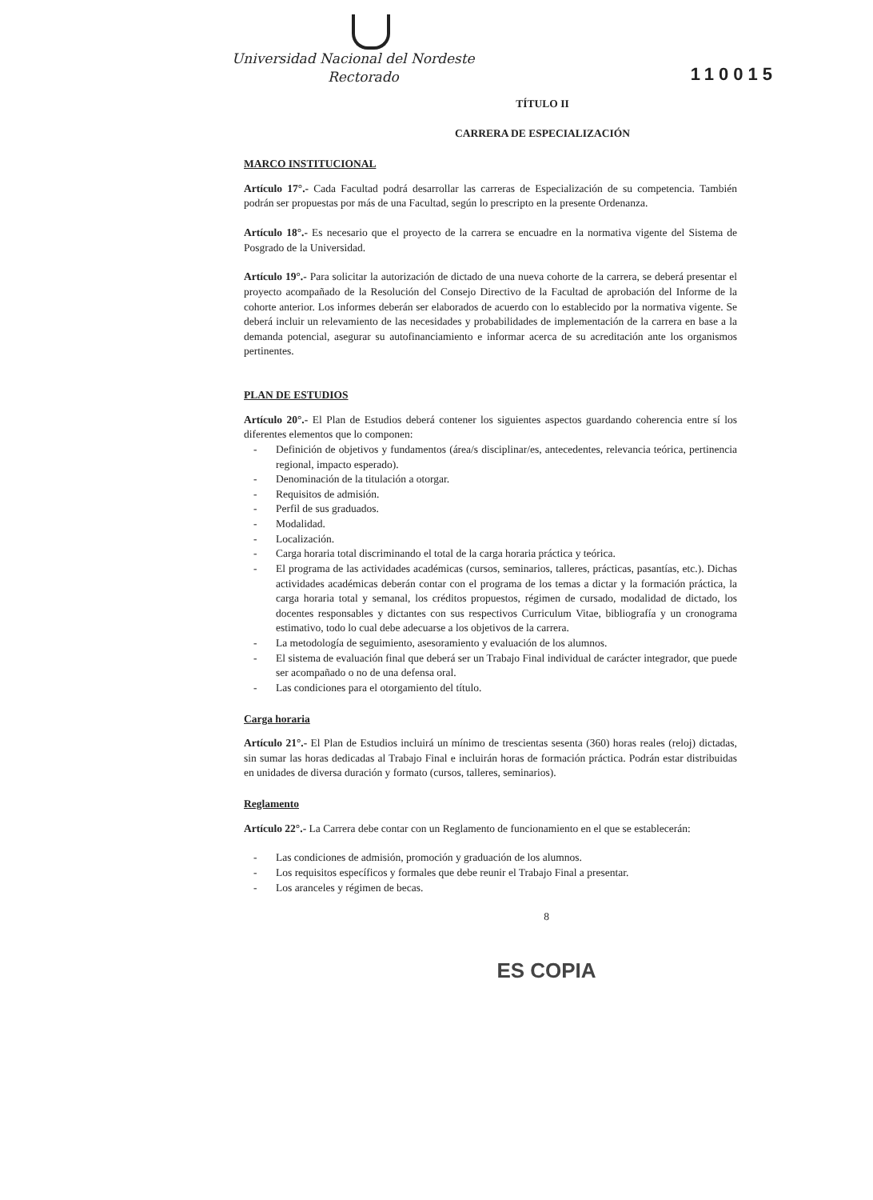Universidad Nacional del Nordeste
Rectorado
110015
TÍTULO II
CARRERA DE ESPECIALIZACIÓN
MARCO INSTITUCIONAL
Artículo 17°.- Cada Facultad podrá desarrollar las carreras de Especialización de su competencia. También podrán ser propuestas por más de una Facultad, según lo prescripto en la presente Ordenanza.
Artículo 18°.- Es necesario que el proyecto de la carrera se encuadre en la normativa vigente del Sistema de Posgrado de la Universidad.
Artículo 19°.- Para solicitar la autorización de dictado de una nueva cohorte de la carrera, se deberá presentar el proyecto acompañado de la Resolución del Consejo Directivo de la Facultad de aprobación del Informe de la cohorte anterior. Los informes deberán ser elaborados de acuerdo con lo establecido por la normativa vigente. Se deberá incluir un relevamiento de las necesidades y probabilidades de implementación de la carrera en base a la demanda potencial, asegurar su autofinanciamiento e informar acerca de su acreditación ante los organismos pertinentes.
PLAN DE ESTUDIOS
Artículo 20°.- El Plan de Estudios deberá contener los siguientes aspectos guardando coherencia entre sí los diferentes elementos que lo componen:
- Definición de objetivos y fundamentos (área/s disciplinar/es, antecedentes, relevancia teórica, pertinencia regional, impacto esperado).
- Denominación de la titulación a otorgar.
- Requisitos de admisión.
- Perfil de sus graduados.
- Modalidad.
- Localización.
- Carga horaria total discriminando el total de la carga horaria práctica y teórica.
- El programa de las actividades académicas (cursos, seminarios, talleres, prácticas, pasantías, etc.). Dichas actividades académicas deberán contar con el programa de los temas a dictar y la formación práctica, la carga horaria total y semanal, los créditos propuestos, régimen de cursado, modalidad de dictado, los docentes responsables y dictantes con sus respectivos Curriculum Vitae, bibliografía y un cronograma estimativo, todo lo cual debe adecuarse a los objetivos de la carrera.
- La metodología de seguimiento, asesoramiento y evaluación de los alumnos.
- El sistema de evaluación final que deberá ser un Trabajo Final individual de carácter integrador, que puede ser acompañado o no de una defensa oral.
- Las condiciones para el otorgamiento del título.
Carga horaria
Artículo 21°.- El Plan de Estudios incluirá un mínimo de trescientas sesenta (360) horas reales (reloj) dictadas, sin sumar las horas dedicadas al Trabajo Final e incluirán horas de formación práctica. Podrán estar distribuidas en unidades de diversa duración y formato (cursos, talleres, seminarios).
Reglamento
Artículo 22°.- La Carrera debe contar con un Reglamento de funcionamiento en el que se establecerán:
- Las condiciones de admisión, promoción y graduación de los alumnos.
- Los requisitos específicos y formales que debe reunir el Trabajo Final a presentar.
- Los aranceles y régimen de becas.
8
ES COPIA